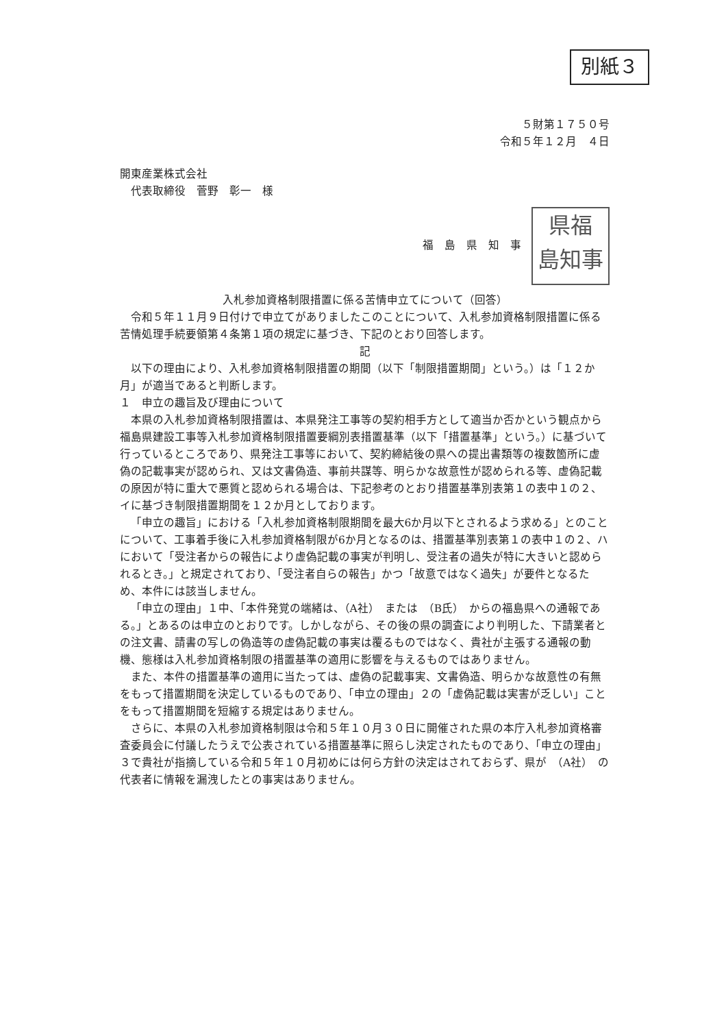別紙３
５財第１７５０号
令和５年１２月　４日
開東産業株式会社
　代表取締役　菅野　彰一　様
福　島　県　知　事 県福
島知事
入札参加資格制限措置に係る苦情申立てについて（回答）
令和５年１１月９日付けで申立てがありましたこのことについて、入札参加資格制限措置に係る苦情処理手続要領第４条第１項の規定に基づき、下記のとおり回答します。
記
以下の理由により、入札参加資格制限措置の期間（以下「制限措置期間」という。）は「１２か月」が適当であると判断します。
１　申立の趣旨及び理由について
本県の入札参加資格制限措置は、本県発注工事等の契約相手方として適当か否かという観点から福島県建設工事等入札参加資格制限措置要綱別表措置基準（以下「措置基準」という。）に基づいて行っているところであり、県発注工事等において、契約締結後の県への提出書類等の複数箇所に虚偽の記載事実が認められ、又は文書偽造、事前共謀等、明らかな故意性が認められる等、虚偽記載の原因が特に重大で悪質と認められる場合は、下記参考のとおり措置基準別表第１の表中１の２、イに基づき制限措置期間を１２か月としております。
「申立の趣旨」における「入札参加資格制限期間を最大6か月以下とされるよう求める」とのことについて、工事着手後に入札参加資格制限が6か月となるのは、措置基準別表第１の表中１の２、ハにおいて「受注者からの報告により虚偽記載の事実が判明し、受注者の過失が特に大きいと認められるとき。」と規定されており、「受注者自らの報告」かつ「故意ではなく過失」が要件となるため、本件には該当しません。
「申立の理由」１中、「本件発覚の端緒は、（A社）　または　（B氏）　からの福島県への通報である。」とあるのは申立のとおりです。しかしながら、その後の県の調査により判明した、下請業者との注文書、請書の写しの偽造等の虚偽記載の事実は覆るものではなく、貴社が主張する通報の動機、態様は入札参加資格制限の措置基準の適用に影響を与えるものではありません。
また、本件の措置基準の適用に当たっては、虚偽の記載事実、文書偽造、明らかな故意性の有無をもって措置期間を決定しているものであり、「申立の理由」２の「虚偽記載は実害が乏しい」ことをもって措置期間を短縮する規定はありません。
さらに、本県の入札参加資格制限は令和５年１０月３０日に開催された県の本庁入札参加資格審査委員会に付議したうえで公表されている措置基準に照らし決定されたものであり、「申立の理由」３で貴社が指摘している令和５年１０月初めには何ら方針の決定はされておらず、県が　（A社）　の代表者に情報を漏洩したとの事実はありません。